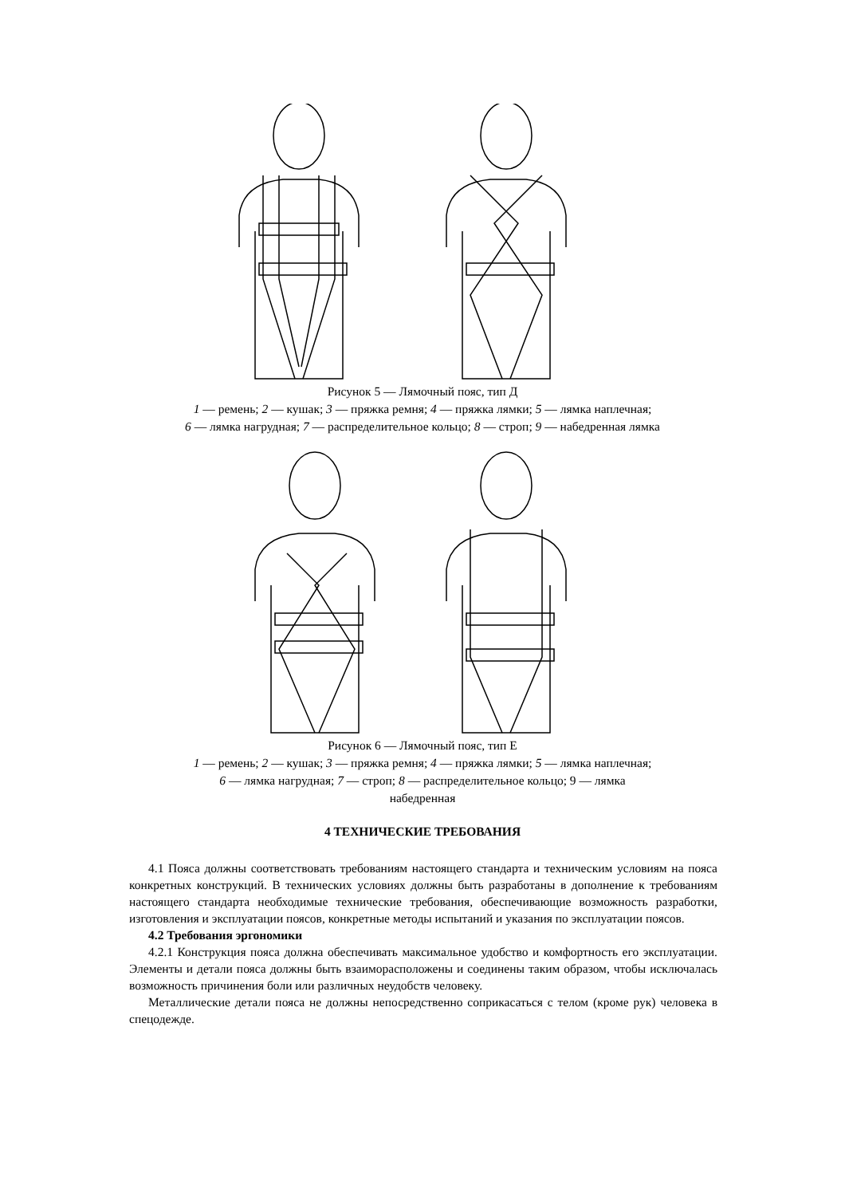Рисунок 5 — Лямочный пояс, тип Д
1 — ремень; 2 — кушак; 3 — пряжка ремня; 4 — пряжка лямки; 5 — лямка наплечная;
6 — лямка нагрудная; 7 — распределительное кольцо; 8 — строп; 9 — набедренная лямка
Рисунок 6 — Лямочный пояс, тип Е
1 — ремень; 2 — кушак; 3 — пряжка ремня; 4 — пряжка лямки; 5 — лямка наплечная;
6 — лямка нагрудная; 7 — строп; 8 — распределительное кольцо; 9 — лямка
набедренная
4 ТЕХНИЧЕСКИЕ ТРЕБОВАНИЯ
4.1 Пояса должны соответствовать требованиям настоящего стандарта и техническим условиям на пояса конкретных конструкций. В технических условиях должны быть разработаны в дополнение к требованиям настоящего стандарта необходимые технические требования, обеспечивающие возможность разработки, изготовления и эксплуатации поясов, конкретные методы испытаний и указания по эксплуатации поясов.
4.2 Требования эргономики
4.2.1 Конструкция пояса должна обеспечивать максимальное удобство и комфортность его эксплуатации. Элементы и детали пояса должны быть взаиморасположены и соединены таким образом, чтобы исключалась возможность причинения боли или различных неудобств человеку.
Металлические детали пояса не должны непосредственно соприкасаться с телом (кроме рук) человека в спецодежде.